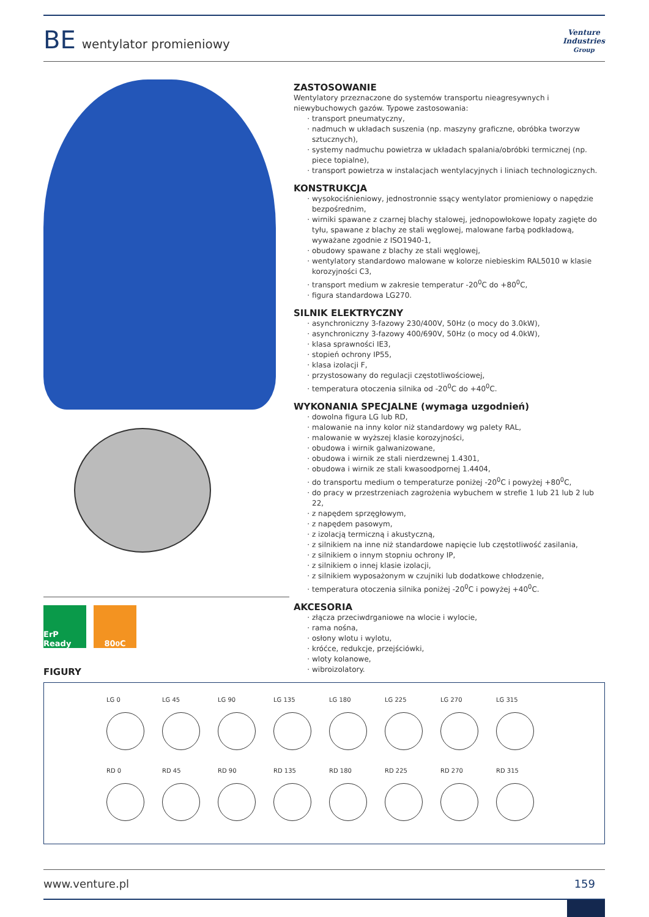BE wentylator promieniowy
Venture
Industries
Group
ZASTOSOWANIE
Wentylatory przeznaczone do systemów transportu nieagresywnych i niewybuchowych gazów. Typowe zastosowania:
transport pneumatyczny,
nadmuch w układach suszenia (np. maszyny graficzne, obróbka tworzyw sztucznych),
systemy nadmuchu powietrza w układach spalania/obróbki termicznej (np. piece topialne),
transport powietrza w instalacjach wentylacyjnych i liniach technologicznych.
KONSTRUKCJA
wysokociśnieniowy, jednostronnie ssący wentylator promieniowy o napędzie bezpośrednim,
wirniki spawane z czarnej blachy stalowej, jednopowłokowe łopaty zagięte do tyłu, spawane z blachy ze stali węglowej, malowane farbą podkładową, wyważane zgodnie z ISO1940-1,
obudowy spawane z blachy ze stali węglowej,
wentylatory standardowo malowane w kolorze niebieskim RAL5010 w klasie korozyjności C3,
transport medium w zakresie temperatur -20<sup>0</sup>C do +80<sup>0</sup>C,
figura standardowa LG270.
SILNIK ELEKTRYCZNY
asynchroniczny 3-fazowy 230/400V, 50Hz (o mocy do 3.0kW),
asynchroniczny 3-fazowy 400/690V, 50Hz (o mocy od 4.0kW),
klasa sprawności IE3,
stopień ochrony IP55,
klasa izolacji F,
przystosowany do regulacji częstotliwościowej,
temperatura otoczenia silnika od -20<sup>0</sup>C do +40<sup>0</sup>C.
WYKONANIA SPECJALNE (wymaga uzgodnień)
dowolna figura LG lub RD,
malowanie na inny kolor niż standardowy wg palety RAL,
malowanie w wyższej klasie korozyjności,
obudowa i wirnik galwanizowane,
obudowa i wirnik ze stali nierdzewnej 1.4301,
obudowa i wirnik ze stali kwasoodpornej 1.4404,
do transportu medium o temperaturze poniżej -20<sup>0</sup>C i powyżej +80<sup>0</sup>C,
do pracy w przestrzeniach zagrożenia wybuchem w strefie 1 lub 21 lub 2 lub 22,
z napędem sprzęgłowym,
z napędem pasowym,
z izolacją termiczną i akustyczną,
z silnikiem na inne niż standardowe napięcie lub częstotliwość zasilania,
z silnikiem o innym stopniu ochrony IP,
z silnikiem o innej klasie izolacji,
z silnikiem wyposażonym w czujniki lub dodatkowe chłodzenie,
temperatura otoczenia silnika poniżej -20<sup>0</sup>C i powyżej +40<sup>0</sup>C.
AKCESORIA
złącza przeciwdrganiowe na wlocie i wylocie,
rama nośna,
osłony wlotu i wylotu,
króćce, redukcje, przejściówki,
wloty kolanowe,
wibroizolatory.
ErP Ready
80<sup>0</sup>C
FIGURY
LG 0 LG 45 LG 90 LG 135 LG 180 LG 225 LG 270 LG 315
RD 0 RD 45 RD 90 RD 135 RD 180 RD 225 RD 270 RD 315
www.venture.pl 159